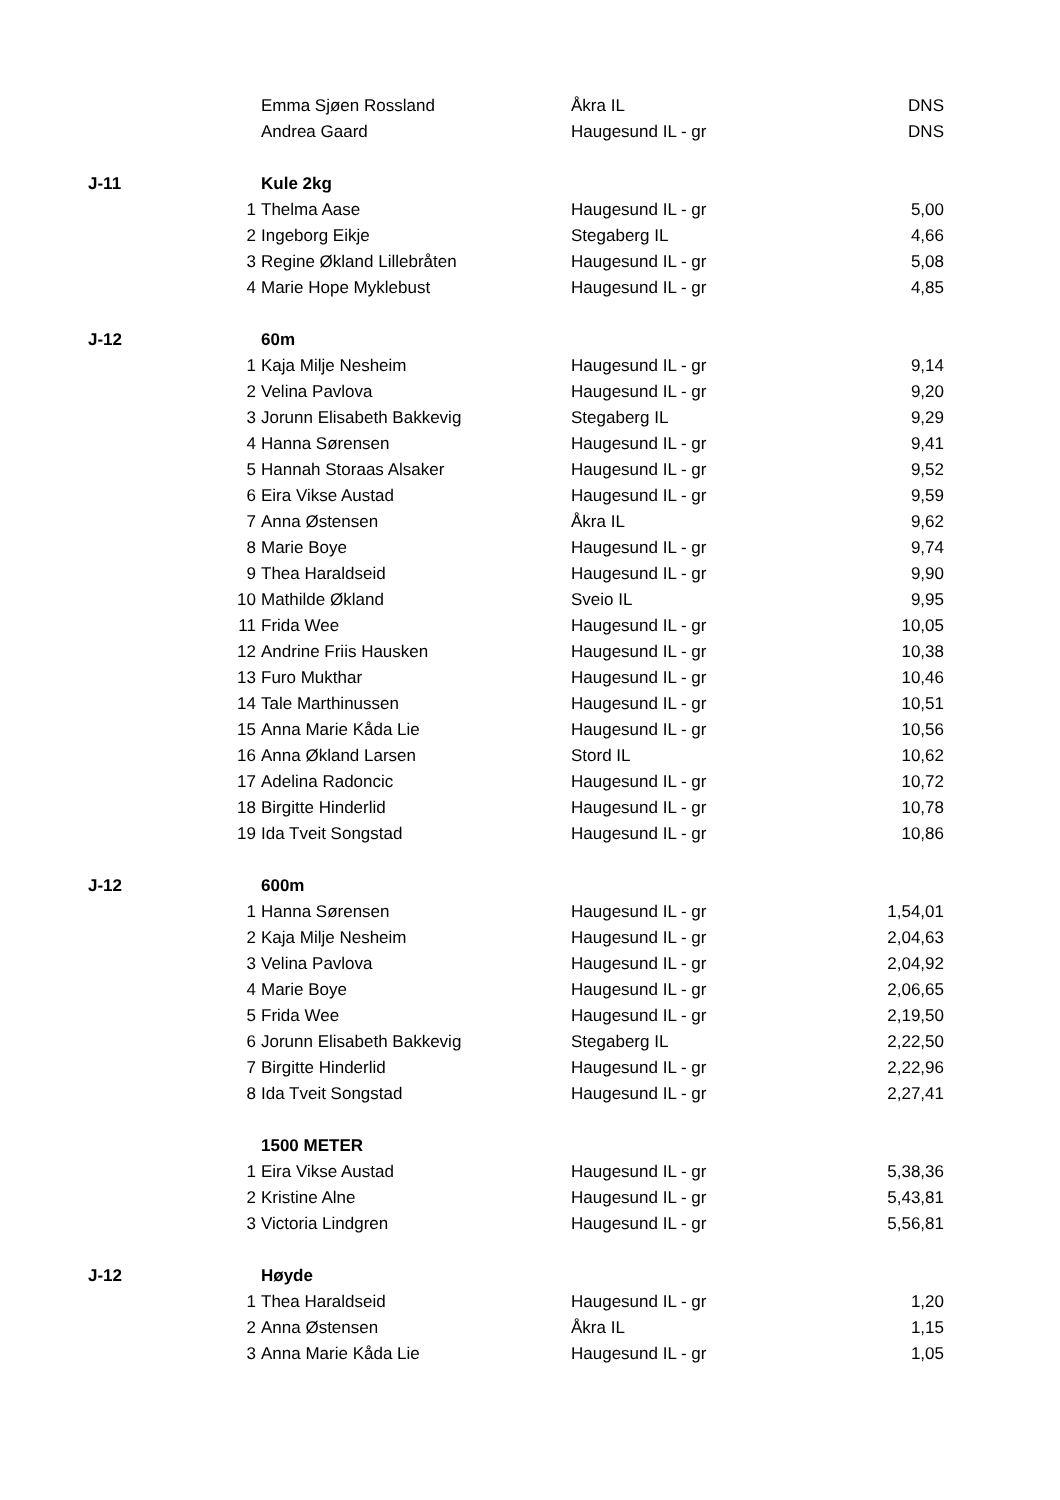| | | Emma Sjøen Rossland | Åkra IL | DNS |
| | | Andrea Gaard | Haugesund IL - gr | DNS |
| J-11 | | Kule 2kg | | |
| | 1 | Thelma Aase | Haugesund IL - gr | 5,00 |
| | 2 | Ingeborg Eikje | Stegaberg IL | 4,66 |
| | 3 | Regine Økland Lillebråten | Haugesund IL - gr | 5,08 |
| | 4 | Marie Hope Myklebust | Haugesund IL - gr | 4,85 |
| J-12 | | 60m | | |
| | 1 | Kaja Milje Nesheim | Haugesund IL - gr | 9,14 |
| | 2 | Velina Pavlova | Haugesund IL - gr | 9,20 |
| | 3 | Jorunn Elisabeth Bakkevig | Stegaberg IL | 9,29 |
| | 4 | Hanna Sørensen | Haugesund IL - gr | 9,41 |
| | 5 | Hannah Storaas Alsaker | Haugesund IL - gr | 9,52 |
| | 6 | Eira Vikse Austad | Haugesund IL - gr | 9,59 |
| | 7 | Anna Østensen | Åkra IL | 9,62 |
| | 8 | Marie Boye | Haugesund IL - gr | 9,74 |
| | 9 | Thea Haraldseid | Haugesund IL - gr | 9,90 |
| | 10 | Mathilde Økland | Sveio IL | 9,95 |
| | 11 | Frida Wee | Haugesund IL - gr | 10,05 |
| | 12 | Andrine Friis Hausken | Haugesund IL - gr | 10,38 |
| | 13 | Furo Mukthar | Haugesund IL - gr | 10,46 |
| | 14 | Tale Marthinussen | Haugesund IL - gr | 10,51 |
| | 15 | Anna Marie Kåda Lie | Haugesund IL - gr | 10,56 |
| | 16 | Anna Økland Larsen | Stord IL | 10,62 |
| | 17 | Adelina Radoncic | Haugesund IL - gr | 10,72 |
| | 18 | Birgitte Hinderlid | Haugesund IL - gr | 10,78 |
| | 19 | Ida Tveit Songstad | Haugesund IL - gr | 10,86 |
| J-12 | | 600m | | |
| | 1 | Hanna Sørensen | Haugesund IL - gr | 1,54,01 |
| | 2 | Kaja Milje Nesheim | Haugesund IL - gr | 2,04,63 |
| | 3 | Velina Pavlova | Haugesund IL - gr | 2,04,92 |
| | 4 | Marie Boye | Haugesund IL - gr | 2,06,65 |
| | 5 | Frida Wee | Haugesund IL - gr | 2,19,50 |
| | 6 | Jorunn Elisabeth Bakkevig | Stegaberg IL | 2,22,50 |
| | 7 | Birgitte Hinderlid | Haugesund IL - gr | 2,22,96 |
| | 8 | Ida Tveit Songstad | Haugesund IL - gr | 2,27,41 |
| | | 1500 METER | | |
| | 1 | Eira Vikse Austad | Haugesund IL - gr | 5,38,36 |
| | 2 | Kristine Alne | Haugesund IL - gr | 5,43,81 |
| | 3 | Victoria Lindgren | Haugesund IL - gr | 5,56,81 |
| J-12 | | Høyde | | |
| | 1 | Thea Haraldseid | Haugesund IL - gr | 1,20 |
| | 2 | Anna Østensen | Åkra IL | 1,15 |
| | 3 | Anna Marie Kåda Lie | Haugesund IL - gr | 1,05 |